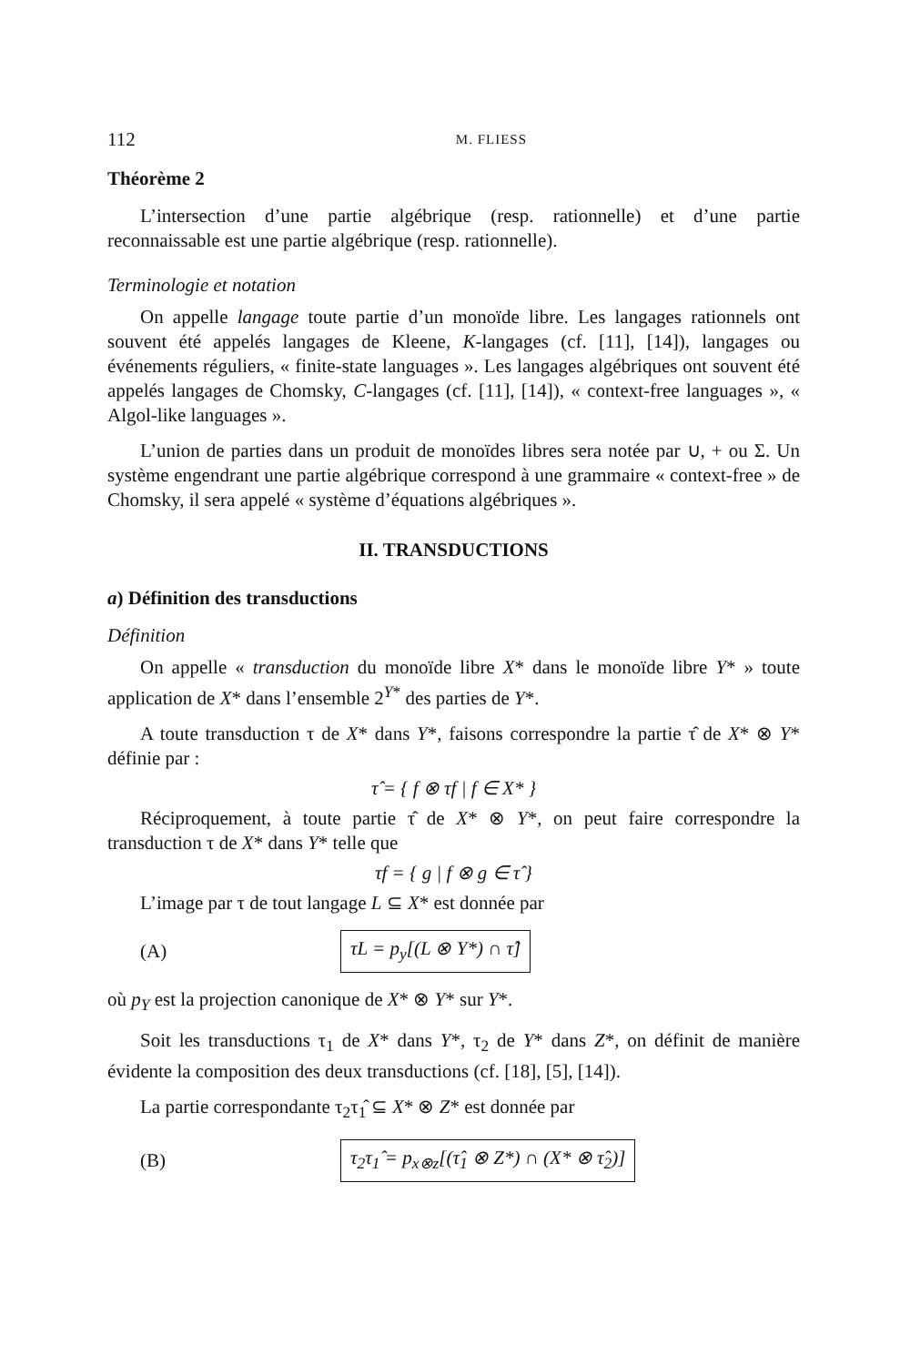112 M. FLIESS
Théorème 2
L’intersection d’une partie algébrique (resp. rationnelle) et d’une partie reconnaissable est une partie algébrique (resp. rationnelle).
Terminologie et notation
On appelle langage toute partie d’un monoïde libre. Les langages rationnels ont souvent été appelés langages de Kleene, K-langages (cf. [11], [14]), langages ou événements réguliers, « finite-state languages ». Les langages algébriques ont souvent été appelés langages de Chomsky, C-langages (cf. [11], [14]), « context-free languages », « Algol-like languages ».
L’union de parties dans un produit de monoïdes libres sera notée par ∪, + ou Σ. Un système engendrant une partie algébrique correspond à une grammaire « context-free » de Chomsky, il sera appelé « système d’équations algébriques ».
II. TRANSDUCTIONS
a) Définition des transductions
Définition
On appelle « transduction du monoïde libre X* dans le monoïde libre Y* » toute application de X* dans l’ensemble 2<sup>Y*</sup> des parties de Y*.
A toute transduction τ de X* dans Y*, faisons correspondre la partie τ̂ de X* ⊗ Y* définie par :
τ̂ = { f ⊗ τf | f ∈ X* }
Réciproquement, à toute partie τ̂ de X* ⊗ Y*, on peut faire correspondre la transduction τ de X* dans Y* telle que
τf = { g | f ⊗ g ∈ τ̂ }
L’image par τ de tout langage L ⊆ X* est donnée par
(A) τL = p<sub>y</sub>[(L ⊗ Y*) ∩ τ̂]
où p<sub>Y</sub> est la projection canonique de X* ⊗ Y* sur Y*.
Soit les transductions τ<sub>1</sub> de X* dans Y*, τ<sub>2</sub> de Y* dans Z*, on définit de manière évidente la composition des deux transductions (cf. [18], [5], [14]).
La partie correspondante τ<sub>2</sub>τ<sub>1</sub>̂ ⊆ X* ⊗ Z* est donnée par
(B) τ<sub>2</sub>τ<sub>1</sub>̂ = p<sub>x⊗z</sub>[(τ̂<sub>1</sub> ⊗ Z*) ∩ (X* ⊗ τ̂<sub>2</sub>)]